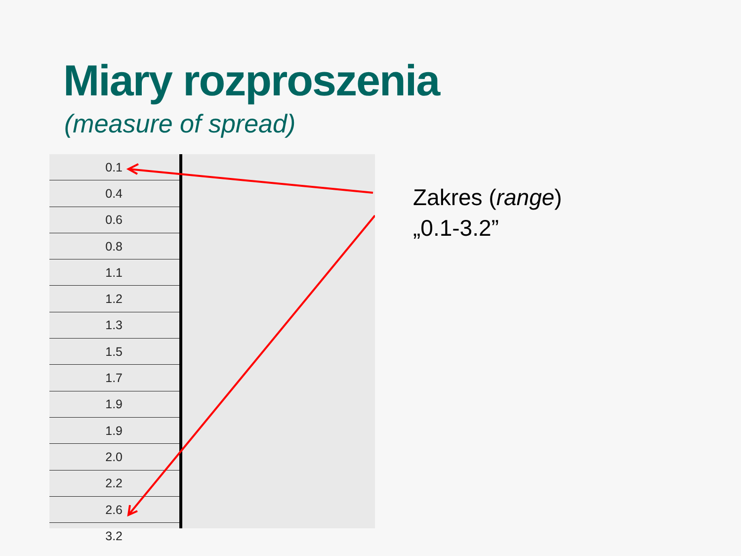Miary rozproszenia
(measure of spread)
| 0.1 |
| 0.4 |
| 0.6 |
| 0.8 |
| 1.1 |
| 1.2 |
| 1.3 |
| 1.5 |
| 1.7 |
| 1.9 |
| 1.9 |
| 2.0 |
| 2.2 |
| 2.6 |
| 3.2 |
Zakres (range)
„0.1-3.2”